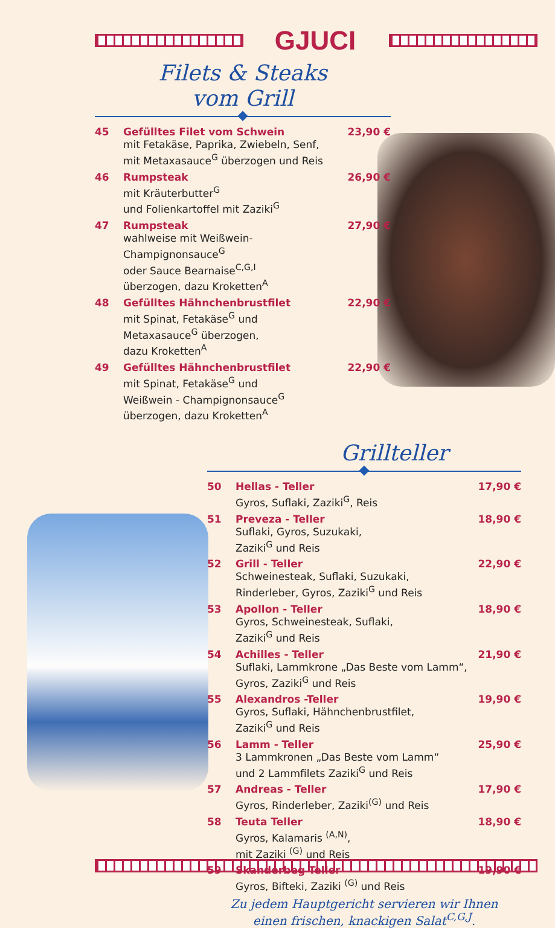GJUCI
Filets & Steaks
vom Grill
45 Gefülltes Filet vom Schwein
mit Fetakäse, Paprika, Zwiebeln, Senf,
mit Metaxasauce<sup>G</sup> überzogen und Reis
23,90 €
46 Rumpsteak
mit Kräuterbutter<sup>G</sup>
und Folienkartoffel mit Zaziki<sup>G</sup>
26,90 €
47 Rumpsteak
wahlweise mit Weißwein-Champignonsauce<sup>G</sup>
oder Sauce Bearnaise<sup>C,G,I</sup>
überzogen, dazu Kroketten<sup>A</sup>
27,90 €
48 Gefülltes Hähnchenbrustfilet
mit Spinat, Fetakäse<sup>G</sup> und
Metaxasauce<sup>G</sup> überzogen,
dazu Kroketten<sup>A</sup>
22,90 €
49 Gefülltes Hähnchenbrustfilet
mit Spinat, Fetakäse<sup>G</sup> und
Weißwein - Champignonsauce<sup>G</sup>
überzogen, dazu Kroketten<sup>A</sup>
22,90 €
Grillteller
50 Hellas - Teller
Gyros, Suflaki, Zaziki<sup>G</sup>, Reis
17,90 €
51 Preveza - Teller
Suflaki, Gyros, Suzukaki,
Zaziki<sup>G</sup> und Reis
18,90 €
52 Grill - Teller
Schweinesteak, Suflaki, Suzukaki,
Rinderleber, Gyros, Zaziki<sup>G</sup> und Reis
22,90 €
53 Apollon - Teller
Gyros, Schweinesteak, Suflaki,
Zaziki<sup>G</sup> und Reis
18,90 €
54 Achilles - Teller
Suflaki, Lammkrone „Das Beste vom Lamm“,
Gyros, Zaziki<sup>G</sup> und Reis
21,90 €
55 Alexandros -Teller
Gyros, Suflaki, Hähnchenbrustfilet,
Zaziki<sup>G</sup> und Reis
19,90 €
56 Lamm - Teller
3 Lammkronen „Das Beste vom Lamm“
und 2 Lammfilets Zaziki<sup>G</sup> und Reis
25,90 €
57 Andreas - Teller
Gyros, Rinderleber, Zaziki<sup>(G)</sup> und Reis
17,90 €
58 Teuta Teller
Gyros, Kalamaris <sup>(A,N)</sup>,
mit Zaziki <sup>(G)</sup> und Reis
18,90 €
59 Skanderbeg Teller
Gyros, Bifteki, Zaziki <sup>(G)</sup> und Reis
19,90 €
Zu jedem Hauptgericht servieren wir Ihnen
einen frischen, knackigen Salat<sup>C,G,J</sup>.